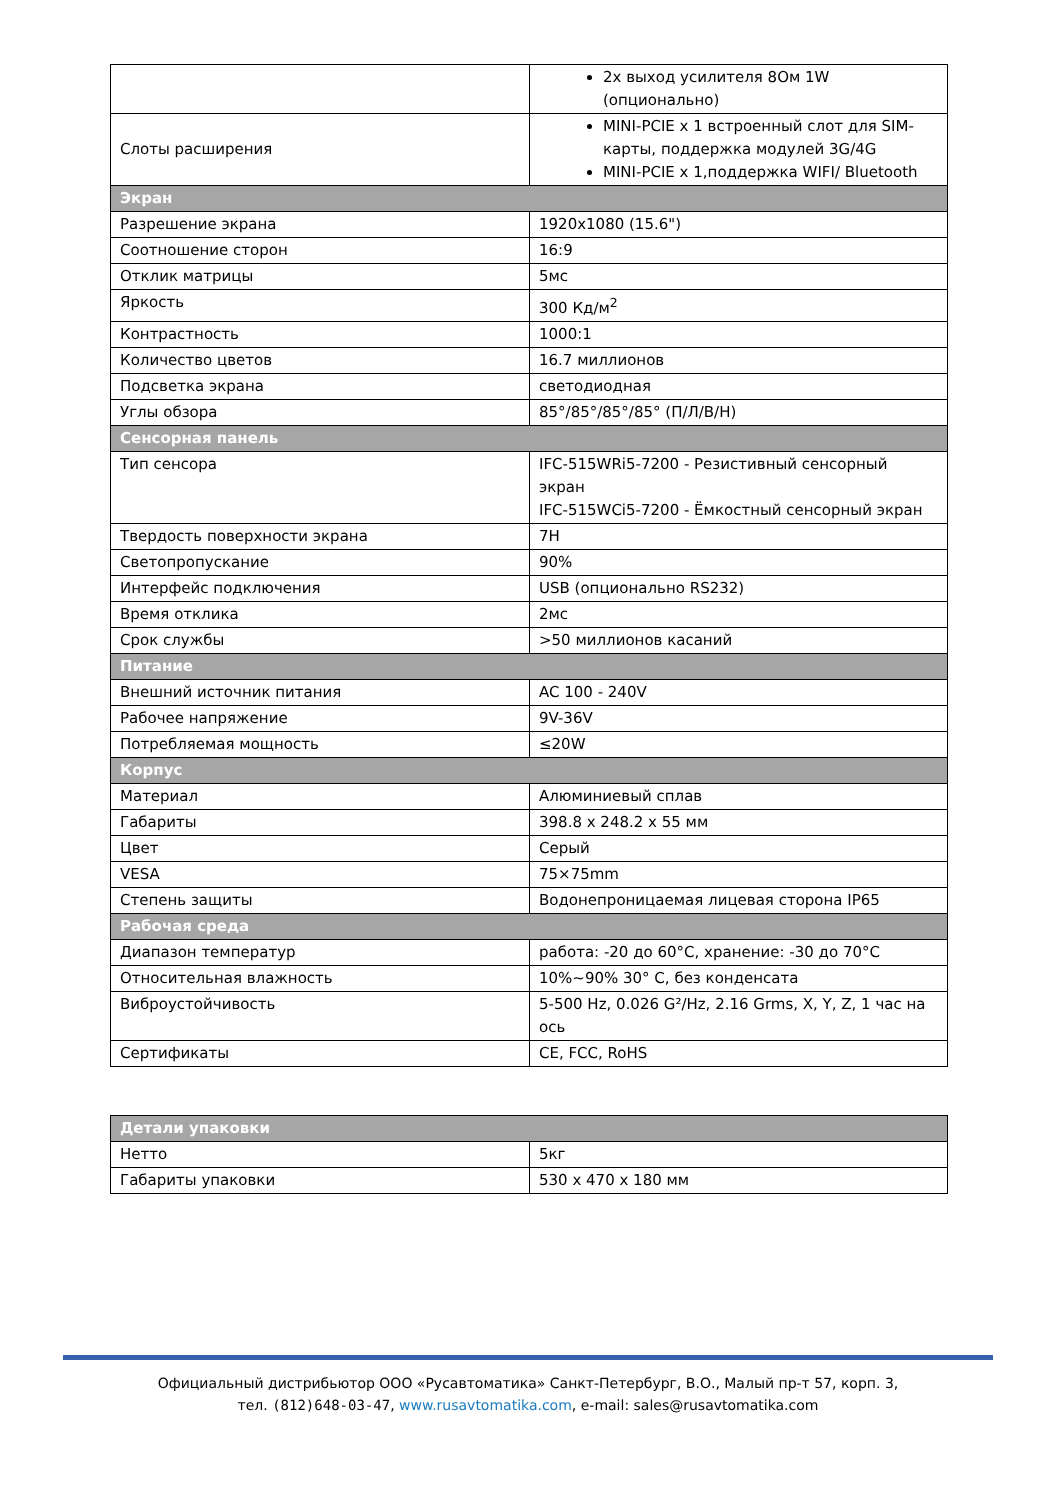| | 2х выход усилителя 8Ом 1W (опционально) |
| Слоты расширения | MINI-PCIE x 1 встроенный слот для SIM-карты, поддержка модулей 3G/4G MINI-PCIE x 1,поддержка WIFI/ Bluetooth |
| Экран | |
| Разрешение экрана | 1920x1080 (15.6") |
| Соотношение сторон | 16:9 |
| Отклик матрицы | 5мс |
| Яркость | 300 Кд/м<sup>2</sup> |
| Контрастность | 1000:1 |
| Количество цветов | 16.7 миллионов |
| Подсветка экрана | светодиодная |
| Углы обзора | 85°/85°/85°/85° (П/Л/В/Н) |
| Сенсорная панель | |
| Тип сенсора | IFC-515WRi5-7200 - Резистивный сенсорный экран IFC-515WCi5-7200 - Ёмкостный сенсорный экран |
| Твердость поверхности экрана | 7H |
| Светопропускание | 90% |
| Интерфейс подключения | USB (опционально RS232) |
| Время отклика | 2мс |
| Срок службы | >50 миллионов касаний |
| Питание | |
| Внешний источник питания | AC 100 - 240V |
| Рабочее напряжение | 9V-36V |
| Потребляемая мощность | ≤20W |
| Корпус | |
| Материал | Алюминиевый сплав |
| Габариты | 398.8 x 248.2 x 55 мм |
| Цвет | Серый |
| VESA | 75×75mm |
| Степень защиты | Водонепроницаемая лицевая сторона IP65 |
| Рабочая среда | |
| Диапазон температур | работа: -20 до 60°C, хранение: -30 до 70°C |
| Относительная влажность | 10%~90% 30° C, без конденсата |
| Виброустойчивость | 5-500 Hz, 0.026 G²/Hz, 2.16 Grms, X, Y, Z, 1 час на ось |
| Сертификаты | CE, FCC, RoHS |
| Детали упаковки | |
| Нетто | 5кг |
| Габариты упаковки | 530 x 470 x 180 мм |
Официальный дистрибьютор ООО «Русавтоматика» Санкт-Петербург, В.О., Малый пр-т 57, корп. 3,
тел. (812)648-03-47, www.rusavtomatika.com, e-mail: sales@rusavtomatika.com